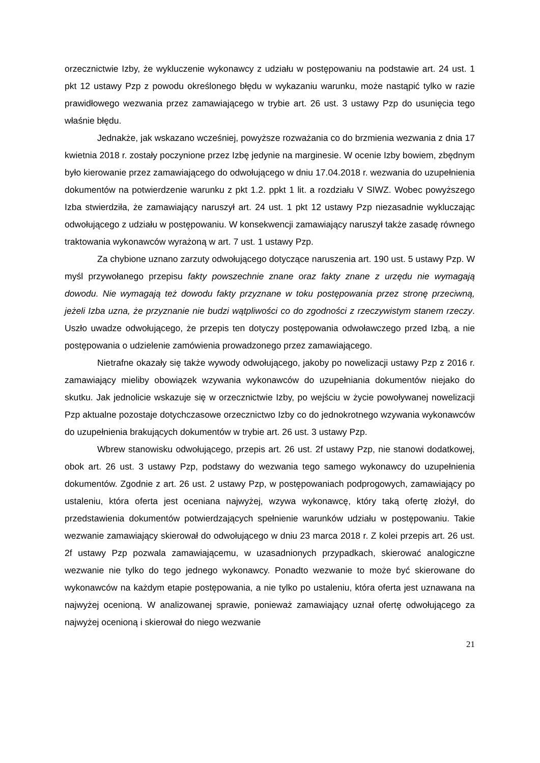orzecznictwie Izby, że wykluczenie wykonawcy z udziału w postępowaniu na podstawie art. 24 ust. 1 pkt 12 ustawy Pzp z powodu określonego błędu w wykazaniu warunku, może nastąpić tylko w razie prawidłowego wezwania przez zamawiającego w trybie art. 26 ust. 3 ustawy Pzp do usunięcia tego właśnie błędu.
Jednakże, jak wskazano wcześniej, powyższe rozważania co do brzmienia wezwania z dnia 17 kwietnia 2018 r. zostały poczynione przez Izbę jedynie na marginesie. W ocenie Izby bowiem, zbędnym było kierowanie przez zamawiającego do odwołującego w dniu 17.04.2018 r. wezwania do uzupełnienia dokumentów na potwierdzenie warunku z pkt 1.2. ppkt 1 lit. a rozdziału V SIWZ. Wobec powyższego Izba stwierdziła, że zamawiający naruszył art. 24 ust. 1 pkt 12 ustawy Pzp niezasadnie wykluczając odwołującego z udziału w postępowaniu. W konsekwencji zamawiający naruszył także zasadę równego traktowania wykonawców wyrażoną w art. 7 ust. 1 ustawy Pzp.
Za chybione uznano zarzuty odwołującego dotyczące naruszenia art. 190 ust. 5 ustawy Pzp. W myśl przywołanego przepisu fakty powszechnie znane oraz fakty znane z urzędu nie wymagają dowodu. Nie wymagają też dowodu fakty przyznane w toku postępowania przez stronę przeciwną, jeżeli Izba uzna, że przyznanie nie budzi wątpliwości co do zgodności z rzeczywistym stanem rzeczy. Uszło uwadze odwołującego, że przepis ten dotyczy postępowania odwoławczego przed Izbą, a nie postępowania o udzielenie zamówienia prowadzonego przez zamawiającego.
Nietrafne okazały się także wywody odwołującego, jakoby po nowelizacji ustawy Pzp z 2016 r. zamawiający mieliby obowiązek wzywania wykonawców do uzupełniania dokumentów niejako do skutku. Jak jednolicie wskazuje się w orzecznictwie Izby, po wejściu w życie powoływanej nowelizacji Pzp aktualne pozostaje dotychczasowe orzecznictwo Izby co do jednokrotnego wzywania wykonawców do uzupełnienia brakujących dokumentów w trybie art. 26 ust. 3 ustawy Pzp.
Wbrew stanowisku odwołującego, przepis art. 26 ust. 2f ustawy Pzp, nie stanowi dodatkowej, obok art. 26 ust. 3 ustawy Pzp, podstawy do wezwania tego samego wykonawcy do uzupełnienia dokumentów. Zgodnie z art. 26 ust. 2 ustawy Pzp, w postępowaniach podprogowych, zamawiający po ustaleniu, która oferta jest oceniana najwyżej, wzywa wykonawcę, który taką ofertę złożył, do przedstawienia dokumentów potwierdzających spełnienie warunków udziału w postępowaniu. Takie wezwanie zamawiający skierował do odwołującego w dniu 23 marca 2018 r. Z kolei przepis art. 26 ust. 2f ustawy Pzp pozwala zamawiającemu, w uzasadnionych przypadkach, skierować analogiczne wezwanie nie tylko do tego jednego wykonawcy. Ponadto wezwanie to może być skierowane do wykonawców na każdym etapie postępowania, a nie tylko po ustaleniu, która oferta jest uznawana na najwyżej ocenioną. W analizowanej sprawie, ponieważ zamawiający uznał ofertę odwołującego za najwyżej ocenioną i skierował do niego wezwanie
21